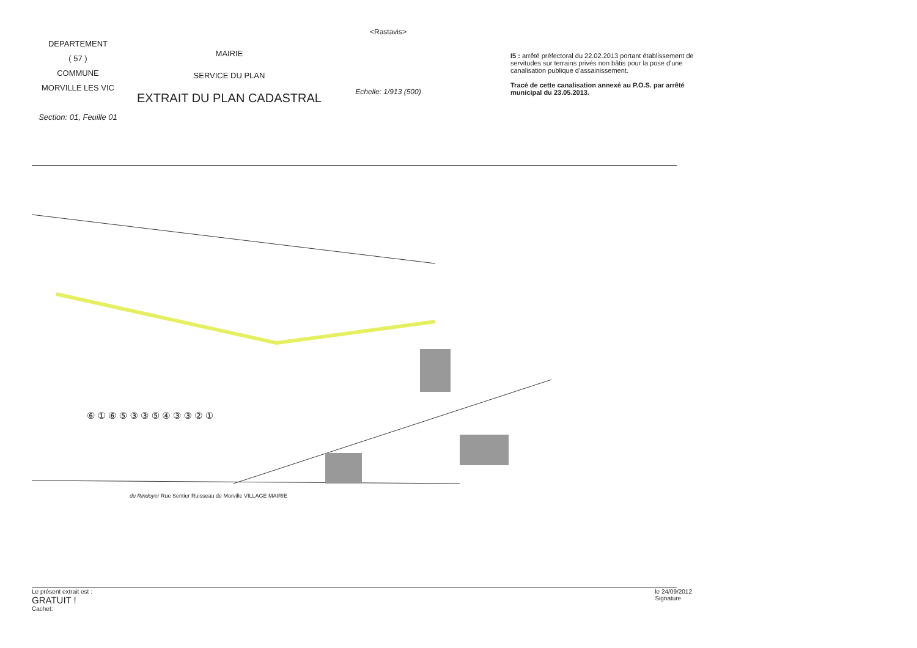DEPARTEMENT
( 57 )
COMMUNE
MORVILLE LES VIC
Section: 01, Feuille 01
MAIRIE
SERVICE DU PLAN
EXTRAIT DU PLAN CADASTRAL
<Rastavis>
Echelle: 1/913 (500)
I5 : arrêté préfectoral du 22.02.2013 portant établissement de servitudes sur terrains privés non bâtis pour la pose d'une canalisation publique d'assainissement.
Tracé de cette canalisation annexé au P.O.S. par arrêté municipal du 23.05.2013.
⑥ ① ⑥ ⑤ ③ ③ ⑤ ④ ③ ③ ② ①
du Rindoyer Rue Sentier Ruisseau de Morville VILLAGE MAIRIE
Le présent extrait est :
GRATUIT !
Cachet:
le 24/09/2012
Signature